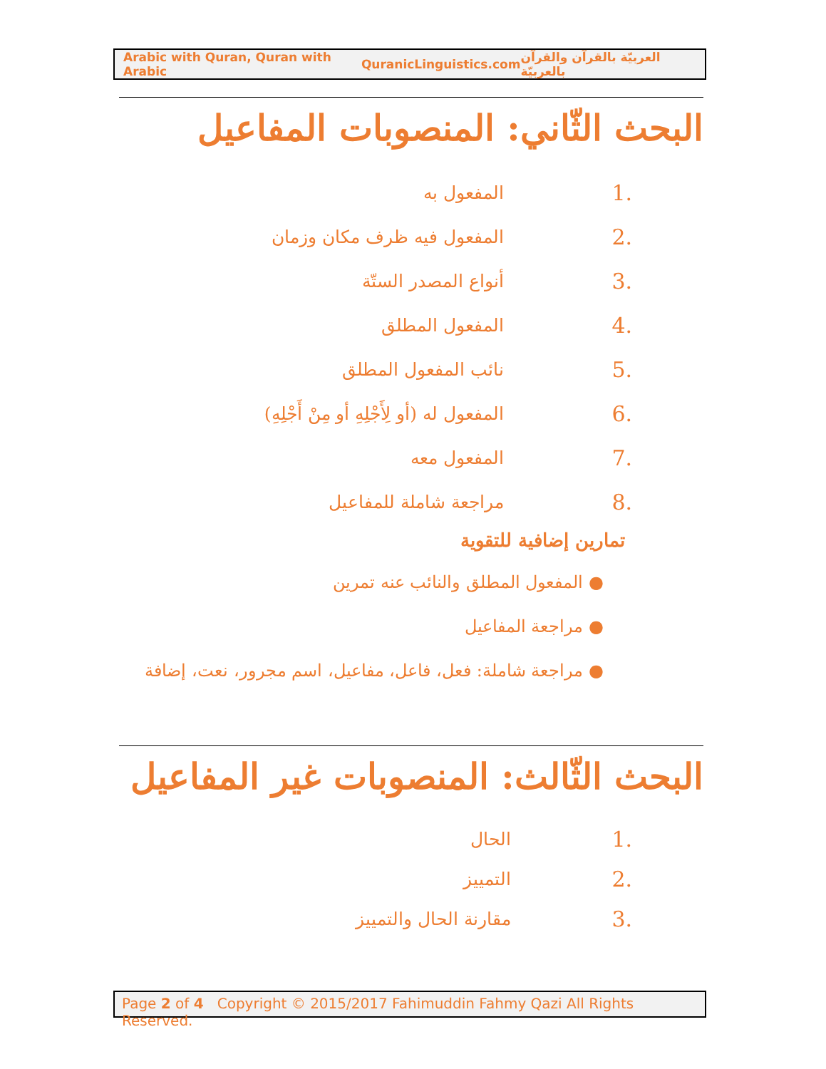Arabic with Quran, Quran with Arabic QuranicLinguistics.com العربيّة بالقرآن والقرآن بالعربيّة
البحث الثّاني: المنصوبات المفاعيل
1. المفعول به
2. المفعول فيه ظرف مكان وزمان
3. أنواع المصدر الستّة
4. المفعول المطلق
5. نائب المفعول المطلق
6. المفعول له (أو لِأَجْلِهِ أو مِنْ أَجْلِهِ)
7. المفعول معه
8. مراجعة شاملة للمفاعيل
تمارين إضافية للتقوية
● المفعول المطلق والنائب عنه تمرين
● مراجعة المفاعيل
● مراجعة شاملة: فعل، فاعل، مفاعيل، اسم مجرور، نعت، إضافة
البحث الثّالث: المنصوبات غير المفاعيل
1. الحال
2. التمييز
3. مقارنة الحال والتمييز
Page 2 of 4 Copyright © 2015/2017 Fahimuddin Fahmy Qazi All Rights Reserved.